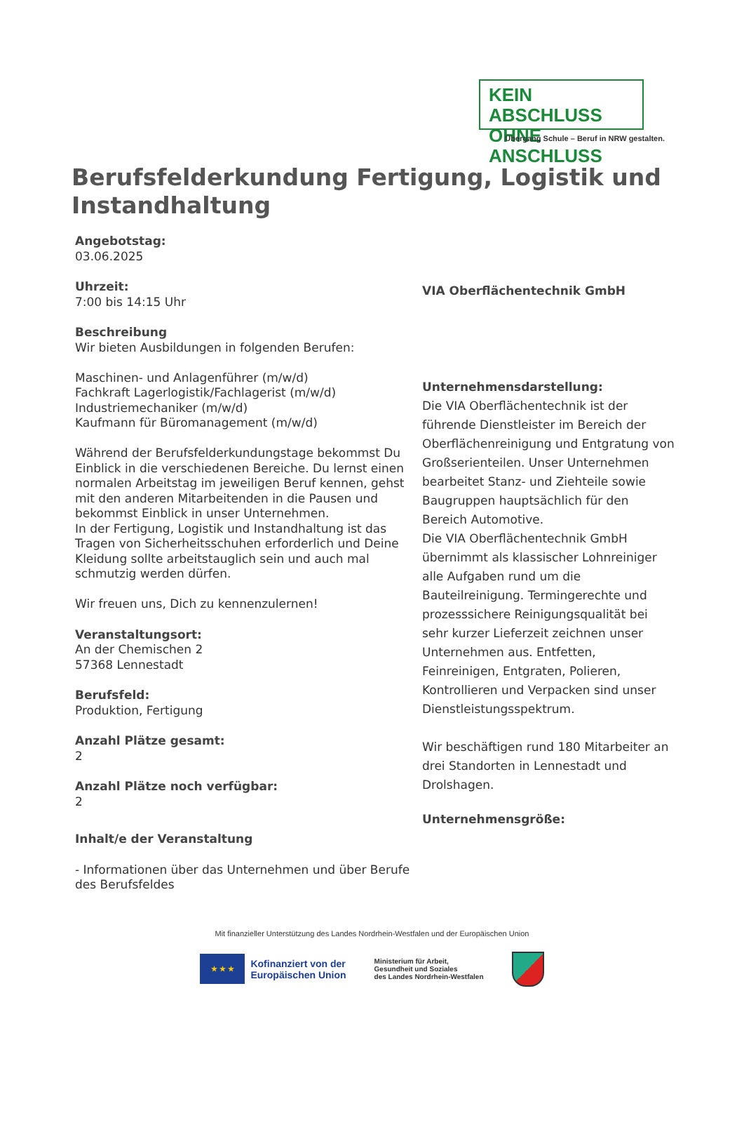KEIN ABSCHLUSS
OHNE ANSCHLUSS
Übergang Schule – Beruf in NRW gestalten.
Berufsfelderkundung Fertigung, Logistik und Instandhaltung
Angebotstag:
03.06.2025
Uhrzeit:
7:00 bis 14:15 Uhr
Beschreibung
Wir bieten Ausbildungen in folgenden Berufen:
Maschinen- und Anlagenführer (m/w/d)
Fachkraft Lagerlogistik/Fachlagerist (m/w/d)
Industriemechaniker (m/w/d)
Kaufmann für Büromanagement (m/w/d)
Während der Berufsfelderkundungstage bekommst Du Einblick in die verschiedenen Bereiche. Du lernst einen normalen Arbeitstag im jeweiligen Beruf kennen, gehst mit den anderen Mitarbeitenden in die Pausen und bekommst Einblick in unser Unternehmen.
In der Fertigung, Logistik und Instandhaltung ist das Tragen von Sicherheitsschuhen erforderlich und Deine Kleidung sollte arbeitstauglich sein und auch mal schmutzig werden dürfen.
Wir freuen uns, Dich zu kennenzulernen!
Veranstaltungsort:
An der Chemischen 2
57368 Lennestadt
Berufsfeld:
Produktion, Fertigung
Anzahl Plätze gesamt:
2
Anzahl Plätze noch verfügbar:
2
Inhalt/e der Veranstaltung
- Informationen über das Unternehmen und über Berufe des Berufsfeldes
VIA Oberflächentechnik GmbH
Unternehmensdarstellung:
Die VIA Oberflächentechnik ist der führende Dienstleister im Bereich der Oberflächenreinigung und Entgratung von Großserienteilen. Unser Unternehmen bearbeitet Stanz- und Ziehteile sowie Baugruppen hauptsächlich für den Bereich Automotive.
Die VIA Oberflächentechnik GmbH übernimmt als klassischer Lohnreiniger alle Aufgaben rund um die Bauteilreinigung. Termingerechte und prozesssichere Reinigungsqualität bei sehr kurzer Lieferzeit zeichnen unser Unternehmen aus. Entfetten, Feinreinigen, Entgraten, Polieren, Kontrollieren und Verpacken sind unser Dienstleistungsspektrum.
Wir beschäftigen rund 180 Mitarbeiter an drei Standorten in Lennestadt und Drolshagen.
Unternehmensgröße:
Mit finanzieller Unterstützung des Landes Nordrhein-Westfalen und der Europäischen Union
★ ★ ★
Kofinanziert von der
Europäischen Union
Ministerium für Arbeit,
Gesundheit und Soziales
des Landes Nordrhein-Westfalen